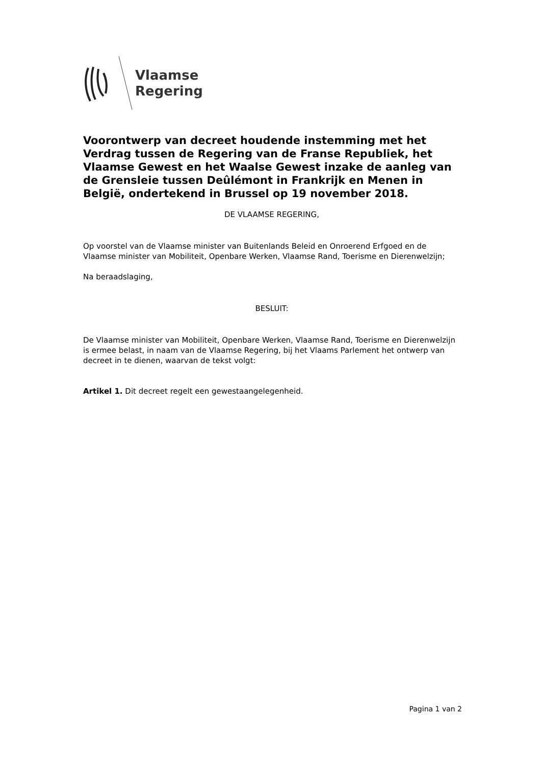Vlaamse
Regering
Voorontwerp van decreet houdende instemming met het Verdrag tussen de Regering van de Franse Republiek, het Vlaamse Gewest en het Waalse Gewest inzake de aanleg van de Grensleie tussen Deûlémont in Frankrijk en Menen in België, ondertekend in Brussel op 19 november 2018.
DE VLAAMSE REGERING,
Op voorstel van de Vlaamse minister van Buitenlands Beleid en Onroerend Erfgoed en de Vlaamse minister van Mobiliteit, Openbare Werken, Vlaamse Rand, Toerisme en Dierenwelzijn;
Na beraadslaging,
BESLUIT:
De Vlaamse minister van Mobiliteit, Openbare Werken, Vlaamse Rand, Toerisme en Dierenwelzijn is ermee belast, in naam van de Vlaamse Regering, bij het Vlaams Parlement het ontwerp van decreet in te dienen, waarvan de tekst volgt:
Artikel 1. Dit decreet regelt een gewestaangelegenheid.
Pagina 1 van 2